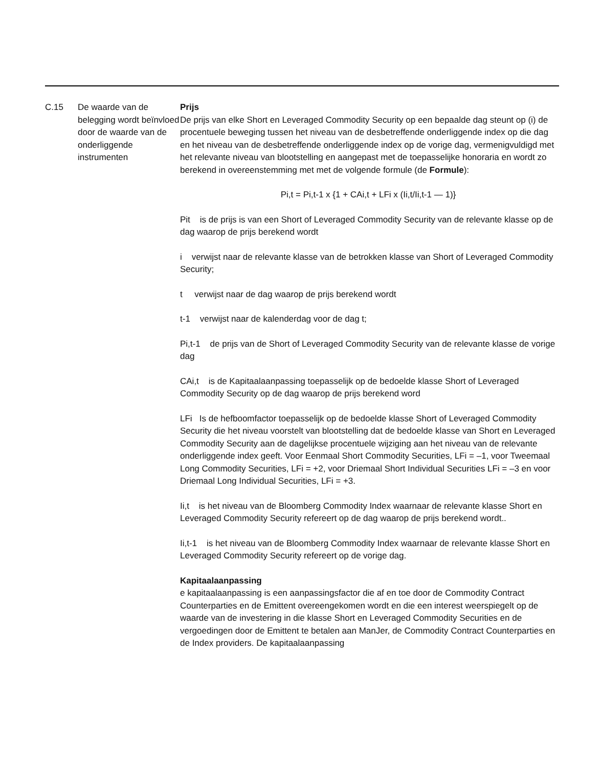| C.15 | De waarde van de belegging wordt beïnvloed door de waarde van de onderliggende instrumenten | Prijs De prijs van elke Short en Leveraged Commodity Security op een bepaalde dag steunt op (i) de procentuele beweging tussen het niveau van de desbetreffende onderliggende index op die dag en het niveau van de desbetreffende onderliggende index op de vorige dag, vermenigvuldigd met het relevante niveau van blootstelling en aangepast met de toepasselijke honoraria en wordt zo berekend in overeenstemming met met de volgende formule (de Formule ): Pi,t = Pi,t-1 x {1 + CAi,t + LFi x (Ii,t/Ii,t-1 — 1)} Pit is de prijs is van een Short of Leveraged Commodity Security van de relevante klasse op de dag waarop de prijs berekend wordt i verwijst naar de relevante klasse van de betrokken klasse van Short of Leveraged Commodity Security; t verwijst naar de dag waarop de prijs berekend wordt t-1 verwijst naar de kalenderdag voor de dag t; Pi,t-1 de prijs van de Short of Leveraged Commodity Security van de relevante klasse de vorige dag CAi,t is de Kapitaalaanpassing toepasselijk op de bedoelde klasse Short of Leveraged Commodity Security op de dag waarop de prijs berekend word LFi Is de hefboomfactor toepasselijk op de bedoelde klasse Short of Leveraged Commodity Security die het niveau voorstelt van blootstelling dat de bedoelde klasse van Short en Leveraged Commodity Security aan de dagelijkse procentuele wijziging aan het niveau van de relevante onderliggende index geeft. Voor Eenmaal Short Commodity Securities, LFi = –1, voor Tweemaal Long Commodity Securities, LFi = +2, voor Driemaal Short Individual Securities LFi = –3 en voor Driemaal Long Individual Securities, LFi = +3. Ii,t is het niveau van de Bloomberg Commodity Index waarnaar de relevante klasse Short en Leveraged Commodity Security refereert op de dag waarop de prijs berekend wordt.. Ii,t-1 is het niveau van de Bloomberg Commodity Index waarnaar de relevante klasse Short en Leveraged Commodity Security refereert op de vorige dag. Kapitaalaanpassing e kapitaalaanpassing is een aanpassingsfactor die af en toe door de Commodity Contract Counterparties en de Emittent overeengekomen wordt en die een interest weerspiegelt op de waarde van de investering in die klasse Short en Leveraged Commodity Securities en de vergoedingen door de Emittent te betalen aan ManJer, de Commodity Contract Counterparties en de Index providers. De kapitaalaanpassing |